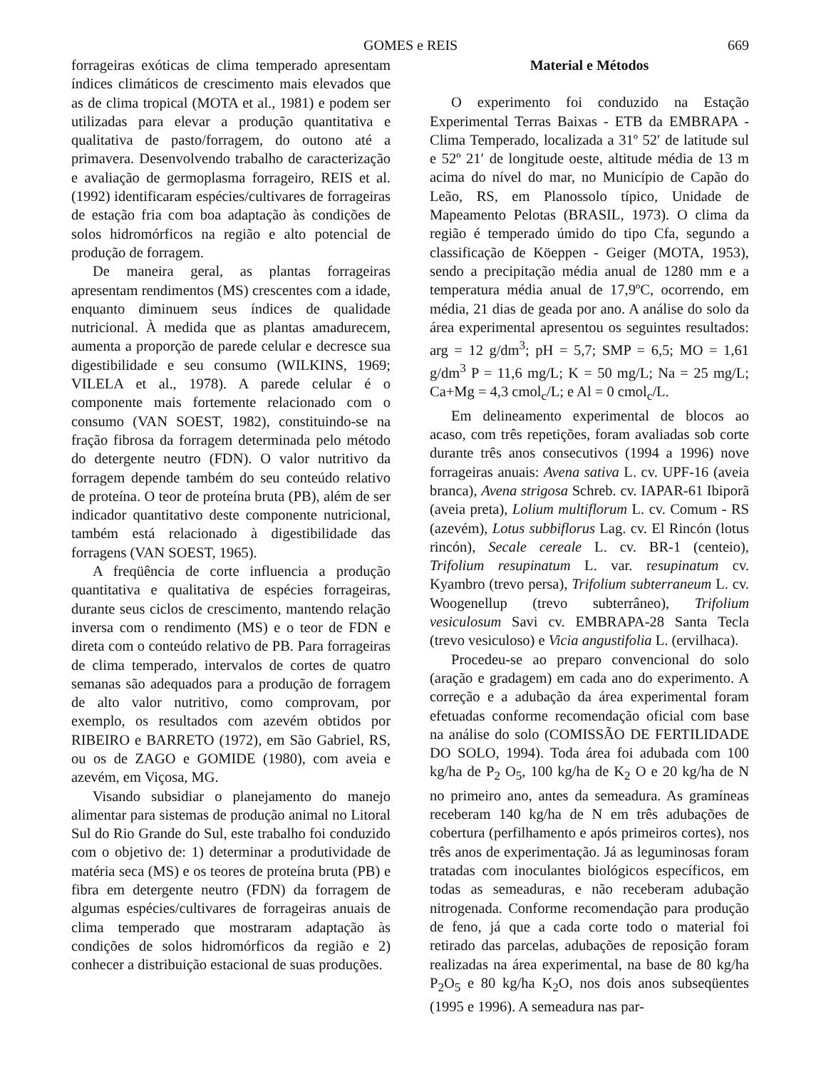GOMES e REIS 669
forrageiras exóticas de clima temperado apresentam índices climáticos de crescimento mais elevados que as de clima tropical (MOTA et al., 1981) e podem ser utilizadas para elevar a produção quantitativa e qualitativa de pasto/forragem, do outono até a primavera. Desenvolvendo trabalho de caracterização e avaliação de germoplasma forrageiro, REIS et al. (1992) identificaram espécies/cultivares de forrageiras de estação fria com boa adaptação às condições de solos hidromórficos na região e alto potencial de produção de forragem.
De maneira geral, as plantas forrageiras apresentam rendimentos (MS) crescentes com a idade, enquanto diminuem seus índices de qualidade nutricional. À medida que as plantas amadurecem, aumenta a proporção de parede celular e decresce sua digestibilidade e seu consumo (WILKINS, 1969; VILELA et al., 1978). A parede celular é o componente mais fortemente relacionado com o consumo (VAN SOEST, 1982), constituindo-se na fração fibrosa da forragem determinada pelo método do detergente neutro (FDN). O valor nutritivo da forragem depende também do seu conteúdo relativo de proteína. O teor de proteína bruta (PB), além de ser indicador quantitativo deste componente nutricional, também está relacionado à digestibilidade das forragens (VAN SOEST, 1965).
A freqüência de corte influencia a produção quantitativa e qualitativa de espécies forrageiras, durante seus ciclos de crescimento, mantendo relação inversa com o rendimento (MS) e o teor de FDN e direta com o conteúdo relativo de PB. Para forrageiras de clima temperado, intervalos de cortes de quatro semanas são adequados para a produção de forragem de alto valor nutritivo, como comprovam, por exemplo, os resultados com azevém obtidos por RIBEIRO e BARRETO (1972), em São Gabriel, RS, ou os de ZAGO e GOMIDE (1980), com aveia e azevém, em Viçosa, MG.
Visando subsidiar o planejamento do manejo alimentar para sistemas de produção animal no Litoral Sul do Rio Grande do Sul, este trabalho foi conduzido com o objetivo de: 1) determinar a produtividade de matéria seca (MS) e os teores de proteína bruta (PB) e fibra em detergente neutro (FDN) da forragem de algumas espécies/cultivares de forrageiras anuais de clima temperado que mostraram adaptação às condições de solos hidromórficos da região e 2) conhecer a distribuição estacional de suas produções.
Material e Métodos
O experimento foi conduzido na Estação Experimental Terras Baixas - ETB da EMBRAPA - Clima Temperado, localizada a 31º 52′ de latitude sul e 52º 21′ de longitude oeste, altitude média de 13 m acima do nível do mar, no Município de Capão do Leão, RS, em Planossolo típico, Unidade de Mapeamento Pelotas (BRASIL, 1973). O clima da região é temperado úmido do tipo Cfa, segundo a classificação de Köeppen - Geiger (MOTA, 1953), sendo a precipitação média anual de 1280 mm e a temperatura média anual de 17,9ºC, ocorrendo, em média, 21 dias de geada por ano. A análise do solo da área experimental apresentou os seguintes resultados: arg = 12 g/dm<sup>3</sup>; pH = 5,7; SMP = 6,5; MO = 1,61 g/dm<sup>3</sup> P = 11,6 mg/L; K = 50 mg/L; Na = 25 mg/L; Ca+Mg = 4,3 cmol<sub>c</sub>/L; e Al = 0 cmol<sub>c</sub>/L.
Em delineamento experimental de blocos ao acaso, com três repetições, foram avaliadas sob corte durante três anos consecutivos (1994 a 1996) nove forrageiras anuais: Avena sativa L. cv. UPF-16 (aveia branca), Avena strigosa Schreb. cv. IAPAR-61 Ibiporã (aveia preta), Lolium multiflorum L. cv. Comum - RS (azevém), Lotus subbiflorus Lag. cv. El Rincón (lotus rincón), Secale cereale L. cv. BR-1 (centeio), Trifolium resupinatum L. var. resupinatum cv. Kyambro (trevo persa), Trifolium subterraneum L. cv. Woogenellup (trevo subterrâneo), Trifolium vesiculosum Savi cv. EMBRAPA-28 Santa Tecla (trevo vesiculoso) e Vicia angustifolia L. (ervilhaca).
Procedeu-se ao preparo convencional do solo (aração e gradagem) em cada ano do experimento. A correção e a adubação da área experimental foram efetuadas conforme recomendação oficial com base na análise do solo (COMISSÃO DE FERTILIDADE DO SOLO, 1994). Toda área foi adubada com 100 kg/ha de P<sub>2</sub> O<sub>5</sub>, 100 kg/ha de K<sub>2</sub> O e 20 kg/ha de N no primeiro ano, antes da semeadura. As gramíneas receberam 140 kg/ha de N em três adubações de cobertura (perfilhamento e após primeiros cortes), nos três anos de experimentação. Já as leguminosas foram tratadas com inoculantes biológicos específicos, em todas as semeaduras, e não receberam adubação nitrogenada. Conforme recomendação para produção de feno, já que a cada corte todo o material foi retirado das parcelas, adubações de reposição foram realizadas na área experimental, na base de 80 kg/ha P<sub>2</sub>O<sub>5</sub> e 80 kg/ha K<sub>2</sub>O, nos dois anos subseqüentes (1995 e 1996). A semeadura nas par-